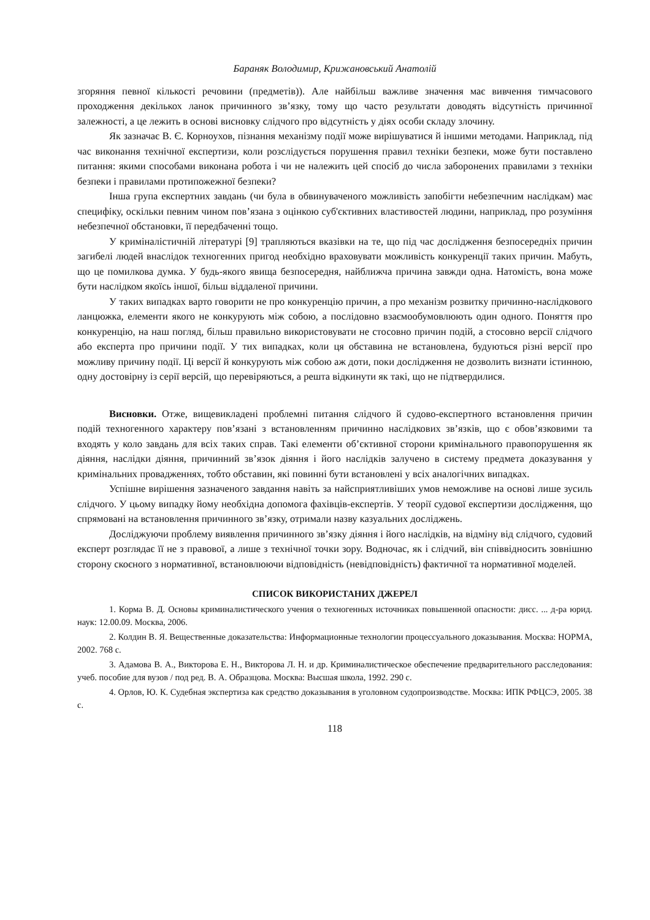Бараняк Володимир, Крижановський Анатолій
згоряння певної кількості речовини (предметів)). Але найбільш важливе значення має вивчення тимчасового проходження декількох ланок причинного зв’язку, тому що часто результати доводять відсутність причинної залежності, а це лежить в основі висновку слідчого про відсутність у діях особи складу злочину.
Як зазначає В. Є. Корноухов, пізнання механізму події може вирішуватися й іншими методами. Наприклад, під час виконання технічної експертизи, коли розслідується порушення правил техніки безпеки, може бути поставлено питання: якими способами виконана робота і чи не належить цей спосіб до числа заборонених правилами з техніки безпеки і правилами протипожежної безпеки?
Інша група експертних завдань (чи була в обвинуваченого можливість запобігти небезпечним наслідкам) має специфіку, оскільки певним чином пов’язана з оцінкою суб'єктивних властивостей людини, наприклад, про розуміння небезпечної обстановки, її передбаченні тощо.
У криміналістичній літературі [9] трапляються вказівки на те, що під час дослідження безпосередніх причин загибелі людей внаслідок техногенних пригод необхідно враховувати можливість конкуренції таких причин. Мабуть, що це помилкова думка. У будь-якого явища безпосередня, найближча причина завжди одна. Натомість, вона може бути наслідком якоїсь іншої, більш віддаленої причини.
У таких випадках варто говорити не про конкуренцію причин, а про механізм розвитку причинно-наслідкового ланцюжка, елементи якого не конкурують між собою, а послідовно взаємообумовлюють один одного. Поняття про конкуренцію, на наш погляд, більш правильно використовувати не стосовно причин подій, а стосовно версії слідчого або експерта про причини події. У тих випадках, коли ця обставина не встановлена, будуються різні версії про можливу причину події. Ці версії й конкурують між собою аж доти, поки дослідження не дозволить визнати істинною, одну достовірну із серії версій, що перевіряються, а решта відкинути як такі, що не підтвердилися.
Висновки. Отже, вищевикладені проблемні питання слідчого й судово-експертного встановлення причин подій техногенного характеру пов’язані з встановленням причинно наслідкових зв’язків, що є обов’язковими та входять у коло завдань для всіх таких справ. Такі елементи об’єктивної сторони кримінального правопорушення як діяння, наслідки діяння, причинний зв’язок діяння і його наслідків залучено в систему предмета доказування у кримінальних провадженнях, тобто обставин, які повинні бути встановлені у всіх аналогічних випадках.
Успішне вирішення зазначеного завдання навіть за найсприятливіших умов неможливе на основі лише зусиль слідчого. У цьому випадку йому необхідна допомога фахівців-експертів. У теорії судової експертизи дослідження, що спрямовані на встановлення причинного зв’язку, отримали назву казуальних досліджень.
Досліджуючи проблему виявлення причинного зв’язку діяння і його наслідків, на відміну від слідчого, судовий експерт розглядає її не з правової, а лише з технічної точки зору. Водночас, як і слідчий, він співвідносить зовнішню сторону скоєного з нормативної, встановлюючи відповідність (невідповідність) фактичної та нормативної моделей.
СПИСОК ВИКОРИСТАНИХ ДЖЕРЕЛ
1. Корма В. Д. Основы криминалистического учения о техногенных источниках повышенной опасности: дисс. ... д-ра юрид. наук: 12.00.09. Москва, 2006.
2. Колдин В. Я. Вещественные доказательства: Информационные технологии процессуального доказывания. Москва: НОРМА, 2002. 768 с.
3. Адамова В. А., Викторова Е. Н., Викторова Л. Н. и др. Криминалистическое обеспечение предварительного расследования: учеб. пособие для вузов / под ред. В. А. Образцова. Москва: Высшая школа, 1992. 290 с.
4. Орлов, Ю. К. Судебная экспертиза как средство доказывания в уголовном судопроизводстве. Москва: ИПК РФЦСЭ, 2005. 38 с.
118